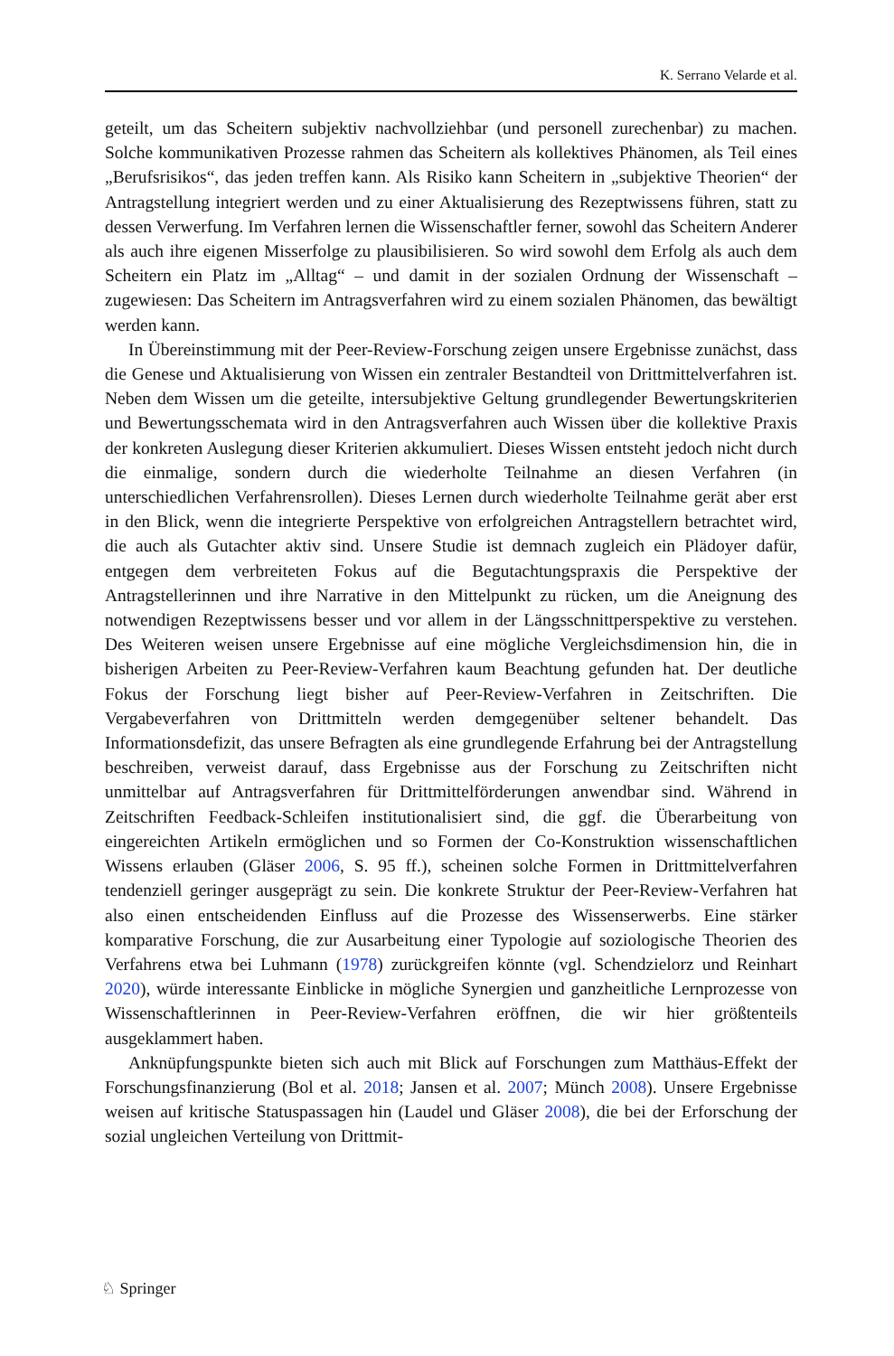K. Serrano Velarde et al.
geteilt, um das Scheitern subjektiv nachvollziehbar (und personell zurechenbar) zu machen. Solche kommunikativen Prozesse rahmen das Scheitern als kollektives Phänomen, als Teil eines „Berufsrisikos“, das jeden treffen kann. Als Risiko kann Scheitern in „subjektive Theorien“ der Antragstellung integriert werden und zu einer Aktualisierung des Rezeptwissens führen, statt zu dessen Verwerfung. Im Verfahren lernen die Wissenschaftler ferner, sowohl das Scheitern Anderer als auch ihre eigenen Misserfolge zu plausibilisieren. So wird sowohl dem Erfolg als auch dem Scheitern ein Platz im „Alltag“ – und damit in der sozialen Ordnung der Wissenschaft – zugewiesen: Das Scheitern im Antragsverfahren wird zu einem sozialen Phänomen, das bewältigt werden kann.
In Übereinstimmung mit der Peer-Review-Forschung zeigen unsere Ergebnisse zunächst, dass die Genese und Aktualisierung von Wissen ein zentraler Bestandteil von Drittmittelverfahren ist. Neben dem Wissen um die geteilte, intersubjektive Geltung grundlegender Bewertungskriterien und Bewertungsschemata wird in den Antragsverfahren auch Wissen über die kollektive Praxis der konkreten Auslegung dieser Kriterien akkumuliert. Dieses Wissen entsteht jedoch nicht durch die einmalige, sondern durch die wiederholte Teilnahme an diesen Verfahren (in unterschiedlichen Verfahrensrollen). Dieses Lernen durch wiederholte Teilnahme gerät aber erst in den Blick, wenn die integrierte Perspektive von erfolgreichen Antragstellern betrachtet wird, die auch als Gutachter aktiv sind. Unsere Studie ist demnach zugleich ein Plädoyer dafür, entgegen dem verbreiteten Fokus auf die Begutachtungspraxis die Perspektive der Antragstellerinnen und ihre Narrative in den Mittelpunkt zu rücken, um die Aneignung des notwendigen Rezeptwissens besser und vor allem in der Längsschnittperspektive zu verstehen. Des Weiteren weisen unsere Ergebnisse auf eine mögliche Vergleichsdimension hin, die in bisherigen Arbeiten zu Peer-Review-Verfahren kaum Beachtung gefunden hat. Der deutliche Fokus der Forschung liegt bisher auf Peer-Review-Verfahren in Zeitschriften. Die Vergabeverfahren von Drittmitteln werden demgegenüber seltener behandelt. Das Informationsdefizit, das unsere Befragten als eine grundlegende Erfahrung bei der Antragstellung beschreiben, verweist darauf, dass Ergebnisse aus der Forschung zu Zeitschriften nicht unmittelbar auf Antragsverfahren für Drittmittelförderungen anwendbar sind. Während in Zeitschriften Feedback-Schleifen institutionalisiert sind, die ggf. die Überarbeitung von eingereichten Artikeln ermöglichen und so Formen der Co-Konstruktion wissenschaftlichen Wissens erlauben (Gläser 2006, S. 95 ff.), scheinen solche Formen in Drittmittelverfahren tendenziell geringer ausgeprägt zu sein. Die konkrete Struktur der Peer-Review-Verfahren hat also einen entscheidenden Einfluss auf die Prozesse des Wissenserwerbs. Eine stärker komparative Forschung, die zur Ausarbeitung einer Typologie auf soziologische Theorien des Verfahrens etwa bei Luhmann (1978) zurückgreifen könnte (vgl. Schendzielorz und Reinhart 2020), würde interessante Einblicke in mögliche Synergien und ganzheitliche Lernprozesse von Wissenschaftlerinnen in Peer-Review-Verfahren eröffnen, die wir hier größtenteils ausgeklammert haben.
Anknüpfungspunkte bieten sich auch mit Blick auf Forschungen zum Matthäus-Effekt der Forschungsfinanzierung (Bol et al. 2018; Jansen et al. 2007; Münch 2008). Unsere Ergebnisse weisen auf kritische Statuspassagen hin (Laudel und Gläser 2008), die bei der Erforschung der sozial ungleichen Verteilung von Drittmit-
♘ Springer